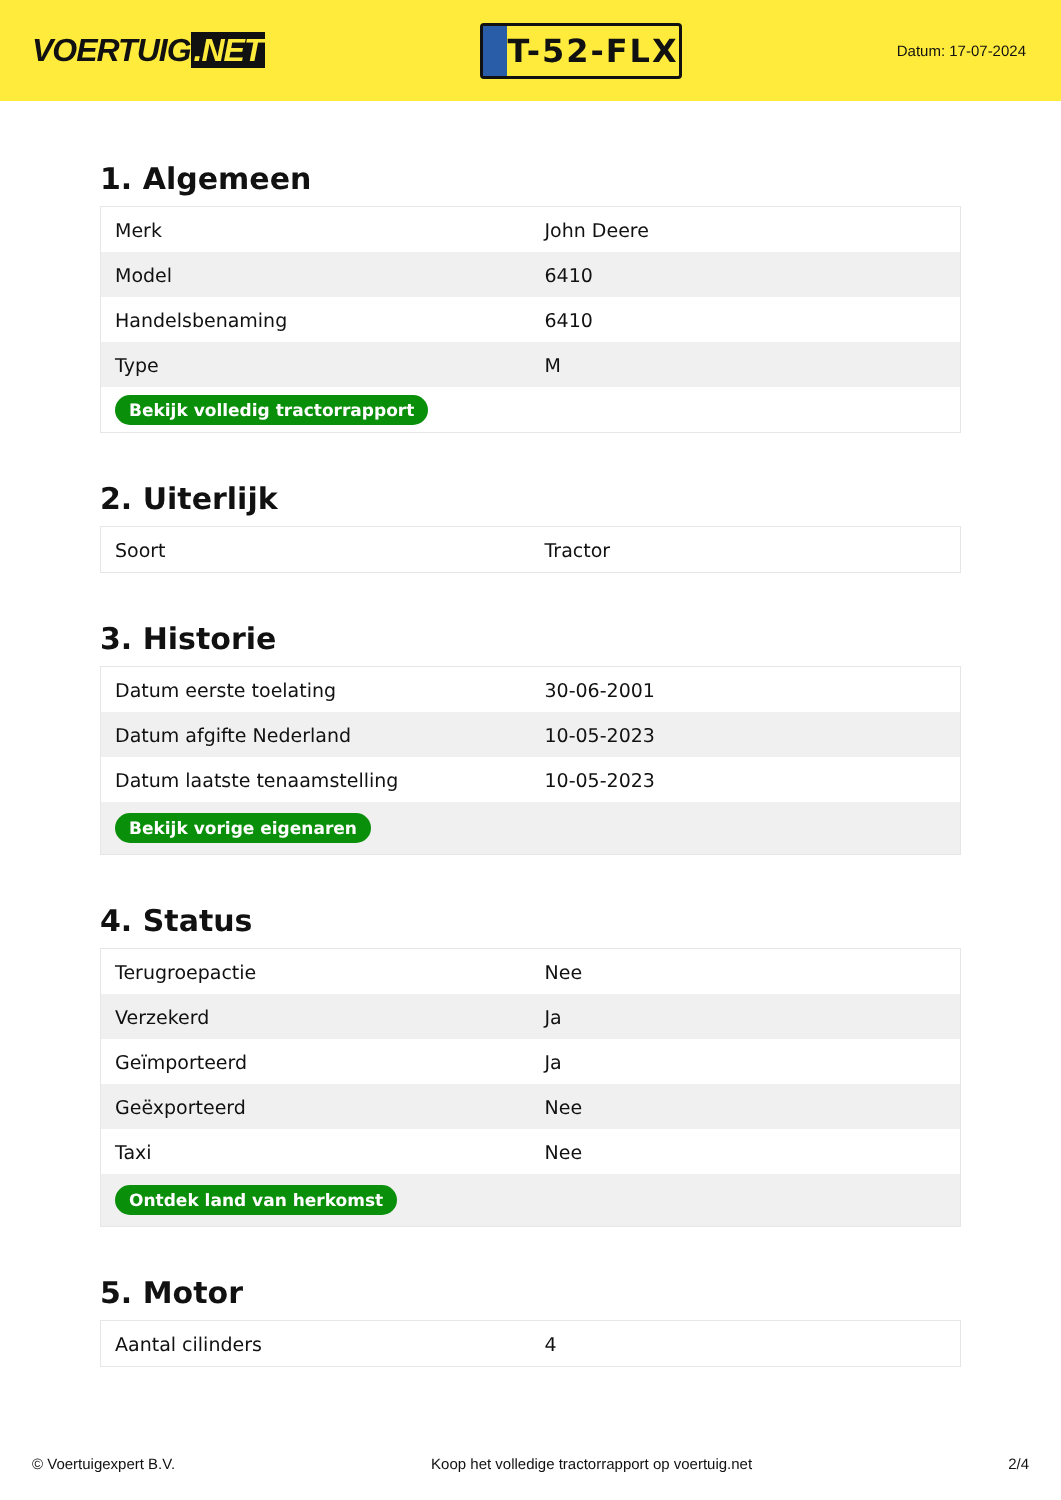VOERTUIG.NET
T-52-FLX
Datum: 17-07-2024
1. Algemeen
| Merk | John Deere |
| Model | 6410 |
| Handelsbenaming | 6410 |
| Type | M |
| Bekijk volledig tractorrapport | |
2. Uiterlijk
| Soort | Tractor |
3. Historie
| Datum eerste toelating | 30-06-2001 |
| Datum afgifte Nederland | 10-05-2023 |
| Datum laatste tenaamstelling | 10-05-2023 |
| Bekijk vorige eigenaren | |
4. Status
| Terugroepactie | Nee |
| Verzekerd | Ja |
| Geïmporteerd | Ja |
| Geëxporteerd | Nee |
| Taxi | Nee |
| Ontdek land van herkomst | |
5. Motor
| Aantal cilinders | 4 |
© Voertuigexpert B.V. Koop het volledige tractorrapport op voertuig.net 2/4